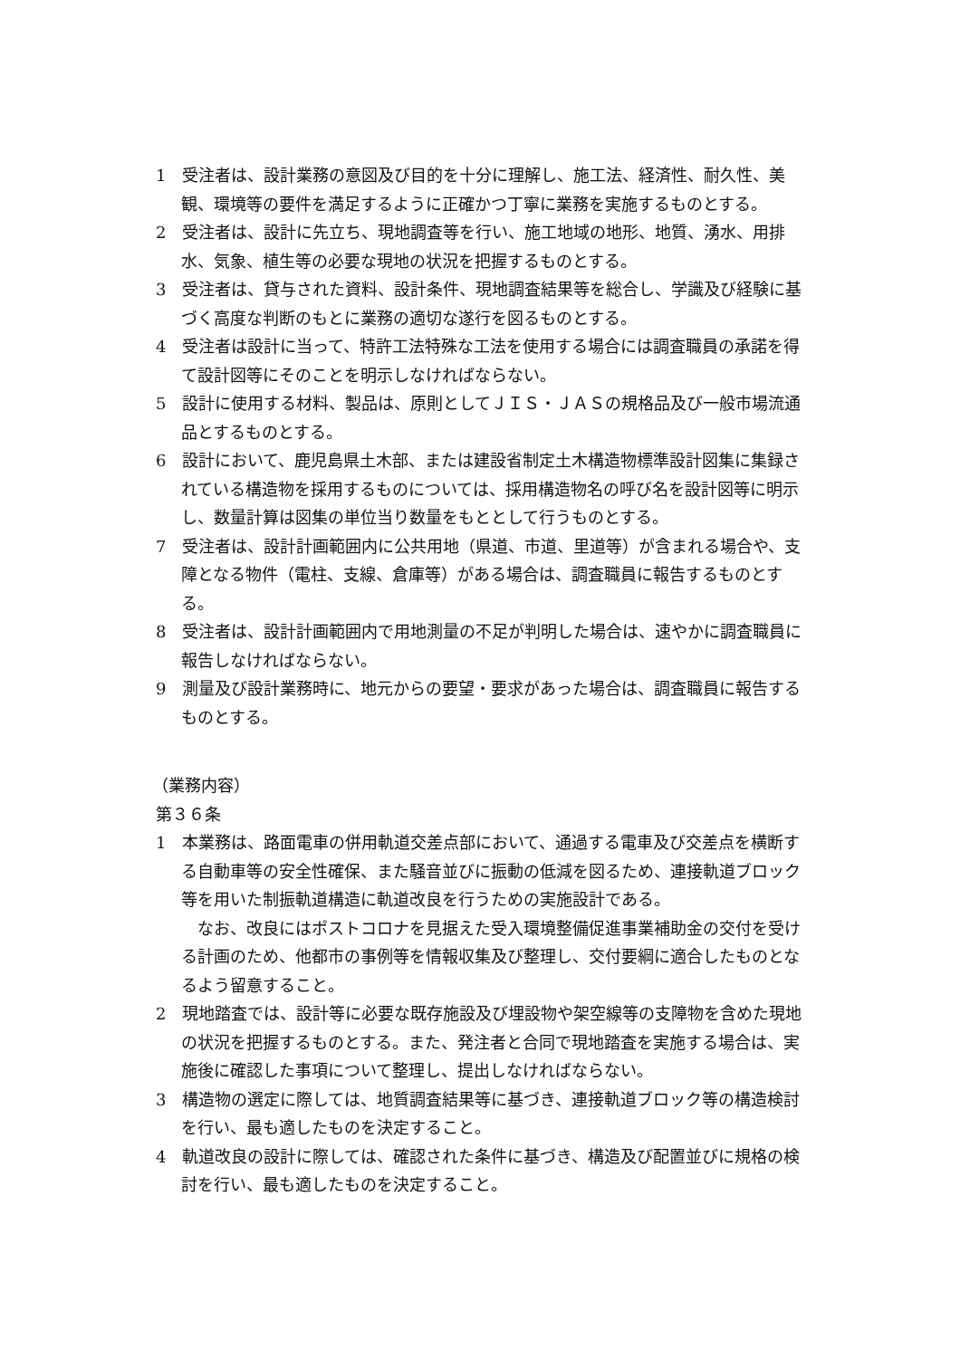1　受注者は、設計業務の意図及び目的を十分に理解し、施工法、経済性、耐久性、美観、環境等の要件を満足するように正確かつ丁寧に業務を実施するものとする。
2　受注者は、設計に先立ち、現地調査等を行い、施工地域の地形、地質、湧水、用排水、気象、植生等の必要な現地の状況を把握するものとする。
3　受注者は、貸与された資料、設計条件、現地調査結果等を総合し、学識及び経験に基づく高度な判断のもとに業務の適切な遂行を図るものとする。
4　受注者は設計に当って、特許工法特殊な工法を使用する場合には調査職員の承諾を得て設計図等にそのことを明示しなければならない。
5　設計に使用する材料、製品は、原則としてＪＩＳ・ＪＡＳの規格品及び一般市場流通品とするものとする。
6　設計において、鹿児島県土木部、または建設省制定土木構造物標準設計図集に集録されている構造物を採用するものについては、採用構造物名の呼び名を設計図等に明示し、数量計算は図集の単位当り数量をもととして行うものとする。
7　受注者は、設計計画範囲内に公共用地（県道、市道、里道等）が含まれる場合や、支障となる物件（電柱、支線、倉庫等）がある場合は、調査職員に報告するものとする。
8　受注者は、設計計画範囲内で用地測量の不足が判明した場合は、速やかに調査職員に報告しなければならない。
9　測量及び設計業務時に、地元からの要望・要求があった場合は、調査職員に報告するものとする。
（業務内容）
第３６条
1　本業務は、路面電車の併用軌道交差点部において、通過する電車及び交差点を横断する自動車等の安全性確保、また騒音並びに振動の低減を図るため、連接軌道ブロック等を用いた制振軌道構造に軌道改良を行うための実施設計である。
なお、改良にはポストコロナを見据えた受入環境整備促進事業補助金の交付を受ける計画のため、他都市の事例等を情報収集及び整理し、交付要綱に適合したものとなるよう留意すること。
2　現地踏査では、設計等に必要な既存施設及び埋設物や架空線等の支障物を含めた現地の状況を把握するものとする。また、発注者と合同で現地踏査を実施する場合は、実施後に確認した事項について整理し、提出しなければならない。
3　構造物の選定に際しては、地質調査結果等に基づき、連接軌道ブロック等の構造検討を行い、最も適したものを決定すること。
4　軌道改良の設計に際しては、確認された条件に基づき、構造及び配置並びに規格の検討を行い、最も適したものを決定すること。